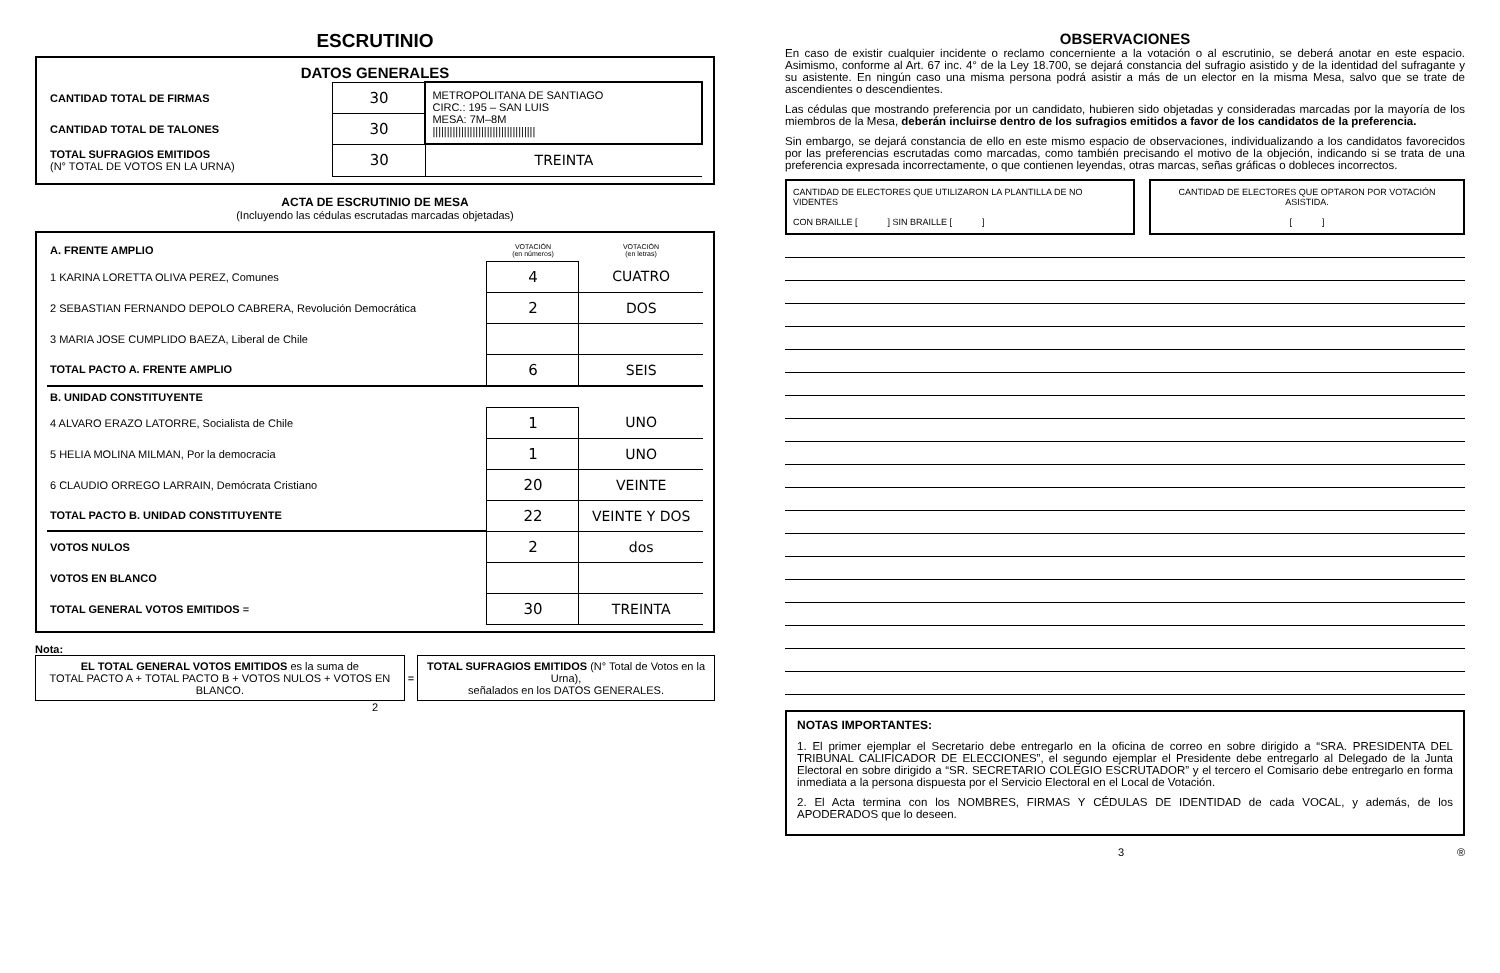ESCRUTINIO
DATOS GENERALES
| CANTIDAD TOTAL DE FIRMAS | 30 | METROPOLITANA DE SANTIAGO CIRC.: 195 – SAN LUIS MESA: 7M–8M //////////////////////////////////// |
| CANTIDAD TOTAL DE TALONES | 30 | |
| TOTAL SUFRAGIOS EMITIDOS (N° TOTAL DE VOTOS EN LA URNA) | 30 | TREINTA |
ACTA DE ESCRUTINIO DE MESA
(Incluyendo las cédulas escrutadas marcadas objetadas)
| A. FRENTE AMPLIO | VOTACIÓN (en números) | VOTACIÓN (en letras) |
| 1 KARINA LORETTA OLIVA PEREZ, Comunes | 4 | CUATRO |
| 2 SEBASTIAN FERNANDO DEPOLO CABRERA, Revolución Democrática | 2 | DOS |
| 3 MARIA JOSE CUMPLIDO BAEZA, Liberal de Chile | | |
| TOTAL PACTO A. FRENTE AMPLIO | 6 | SEIS |
| B. UNIDAD CONSTITUYENTE | | |
| 4 ALVARO ERAZO LATORRE, Socialista de Chile | 1 | UNO |
| 5 HELIA MOLINA MILMAN, Por la democracia | 1 | UNO |
| 6 CLAUDIO ORREGO LARRAIN, Demócrata Cristiano | 20 | VEINTE |
| TOTAL PACTO B. UNIDAD CONSTITUYENTE | 22 | VEINTE Y DOS |
| VOTOS NULOS | 2 | dos |
| VOTOS EN BLANCO | | |
| TOTAL GENERAL VOTOS EMITIDOS = | 30 | TREINTA |
Nota:
| EL TOTAL GENERAL VOTOS EMITIDOS es la suma de TOTAL PACTO A + TOTAL PACTO B + VOTOS NULOS + VOTOS EN BLANCO. | = | TOTAL SUFRAGIOS EMITIDOS (N° Total de Votos en la Urna), señalados en los DATOS GENERALES. |
2
OBSERVACIONES
En caso de existir cualquier incidente o reclamo concerniente a la votación o al escrutinio, se deberá anotar en este espacio. Asimismo, conforme al Art. 67 inc. 4° de la Ley 18.700, se dejará constancia del sufragio asistido y de la identidad del sufragante y su asistente. En ningún caso una misma persona podrá asistir a más de un elector en la misma Mesa, salvo que se trate de ascendientes o descendientes.
Las cédulas que mostrando preferencia por un candidato, hubieren sido objetadas y consideradas marcadas por la mayoría de los miembros de la Mesa, deberán incluirse dentro de los sufragios emitidos a favor de los candidatos de la preferencia.
Sin embargo, se dejará constancia de ello en este mismo espacio de observaciones, individualizando a los candidatos favorecidos por las preferencias escrutadas como marcadas, como también precisando el motivo de la objeción, indicando si se trata de una preferencia expresada incorrectamente, o que contienen leyendas, otras marcas, señas gráficas o dobleces incorrectos.
| CANTIDAD DE ELECTORES QUE UTILIZARON LA PLANTILLA DE NO VIDENTES CON BRAILLE [ ] SIN BRAILLE [ ] | | CANTIDAD DE ELECTORES QUE OPTARON POR VOTACIÓN ASISTIDA. [ ] |
NOTAS IMPORTANTES:
1. El primer ejemplar el Secretario debe entregarlo en la oficina de correo en sobre dirigido a “SRA. PRESIDENTA DEL TRIBUNAL CALIFICADOR DE ELECCIONES”, el segundo ejemplar el Presidente debe entregarlo al Delegado de la Junta Electoral en sobre dirigido a “SR. SECRETARIO COLEGIO ESCRUTADOR” y el tercero el Comisario debe entregarlo en forma inmediata a la persona dispuesta por el Servicio Electoral en el Local de Votación.
2. El Acta termina con los NOMBRES, FIRMAS Y CÉDULAS DE IDENTIDAD de cada VOCAL, y además, de los APODERADOS que lo deseen.
3 ®